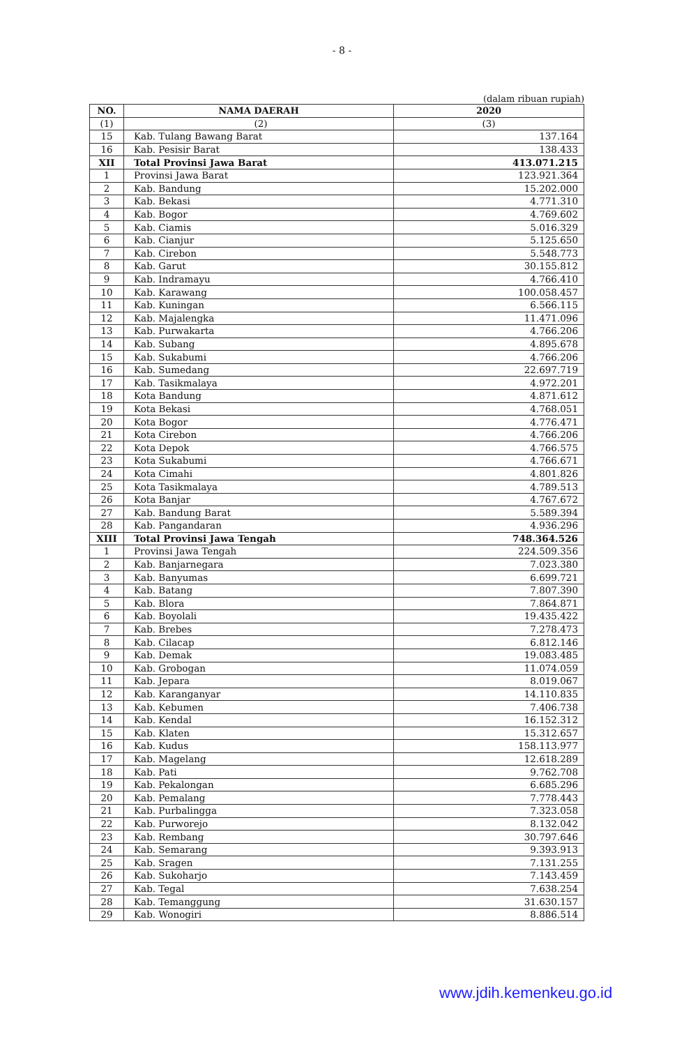- 8 -
(dalam ribuan rupiah)
| NO. | NAMA DAERAH | 2020 |
| --- | --- | --- |
| (1) | (2) | (3) |
| 15 | Kab. Tulang Bawang Barat | 137.164 |
| 16 | Kab. Pesisir Barat | 138.433 |
| XII | Total Provinsi Jawa Barat | 413.071.215 |
| 1 | Provinsi Jawa Barat | 123.921.364 |
| 2 | Kab. Bandung | 15.202.000 |
| 3 | Kab. Bekasi | 4.771.310 |
| 4 | Kab. Bogor | 4.769.602 |
| 5 | Kab. Ciamis | 5.016.329 |
| 6 | Kab. Cianjur | 5.125.650 |
| 7 | Kab. Cirebon | 5.548.773 |
| 8 | Kab. Garut | 30.155.812 |
| 9 | Kab. Indramayu | 4.766.410 |
| 10 | Kab. Karawang | 100.058.457 |
| 11 | Kab. Kuningan | 6.566.115 |
| 12 | Kab. Majalengka | 11.471.096 |
| 13 | Kab. Purwakarta | 4.766.206 |
| 14 | Kab. Subang | 4.895.678 |
| 15 | Kab. Sukabumi | 4.766.206 |
| 16 | Kab. Sumedang | 22.697.719 |
| 17 | Kab. Tasikmalaya | 4.972.201 |
| 18 | Kota Bandung | 4.871.612 |
| 19 | Kota Bekasi | 4.768.051 |
| 20 | Kota Bogor | 4.776.471 |
| 21 | Kota Cirebon | 4.766.206 |
| 22 | Kota Depok | 4.766.575 |
| 23 | Kota Sukabumi | 4.766.671 |
| 24 | Kota Cimahi | 4.801.826 |
| 25 | Kota Tasikmalaya | 4.789.513 |
| 26 | Kota Banjar | 4.767.672 |
| 27 | Kab. Bandung Barat | 5.589.394 |
| 28 | Kab. Pangandaran | 4.936.296 |
| XIII | Total Provinsi Jawa Tengah | 748.364.526 |
| 1 | Provinsi Jawa Tengah | 224.509.356 |
| 2 | Kab. Banjarnegara | 7.023.380 |
| 3 | Kab. Banyumas | 6.699.721 |
| 4 | Kab. Batang | 7.807.390 |
| 5 | Kab. Blora | 7.864.871 |
| 6 | Kab. Boyolali | 19.435.422 |
| 7 | Kab. Brebes | 7.278.473 |
| 8 | Kab. Cilacap | 6.812.146 |
| 9 | Kab. Demak | 19.083.485 |
| 10 | Kab. Grobogan | 11.074.059 |
| 11 | Kab. Jepara | 8.019.067 |
| 12 | Kab. Karanganyar | 14.110.835 |
| 13 | Kab. Kebumen | 7.406.738 |
| 14 | Kab. Kendal | 16.152.312 |
| 15 | Kab. Klaten | 15.312.657 |
| 16 | Kab. Kudus | 158.113.977 |
| 17 | Kab. Magelang | 12.618.289 |
| 18 | Kab. Pati | 9.762.708 |
| 19 | Kab. Pekalongan | 6.685.296 |
| 20 | Kab. Pemalang | 7.778.443 |
| 21 | Kab. Purbalingga | 7.323.058 |
| 22 | Kab. Purworejo | 8.132.042 |
| 23 | Kab. Rembang | 30.797.646 |
| 24 | Kab. Semarang | 9.393.913 |
| 25 | Kab. Sragen | 7.131.255 |
| 26 | Kab. Sukoharjo | 7.143.459 |
| 27 | Kab. Tegal | 7.638.254 |
| 28 | Kab. Temanggung | 31.630.157 |
| 29 | Kab. Wonogiri | 8.886.514 |
www.jdih.kemenkeu.go.id